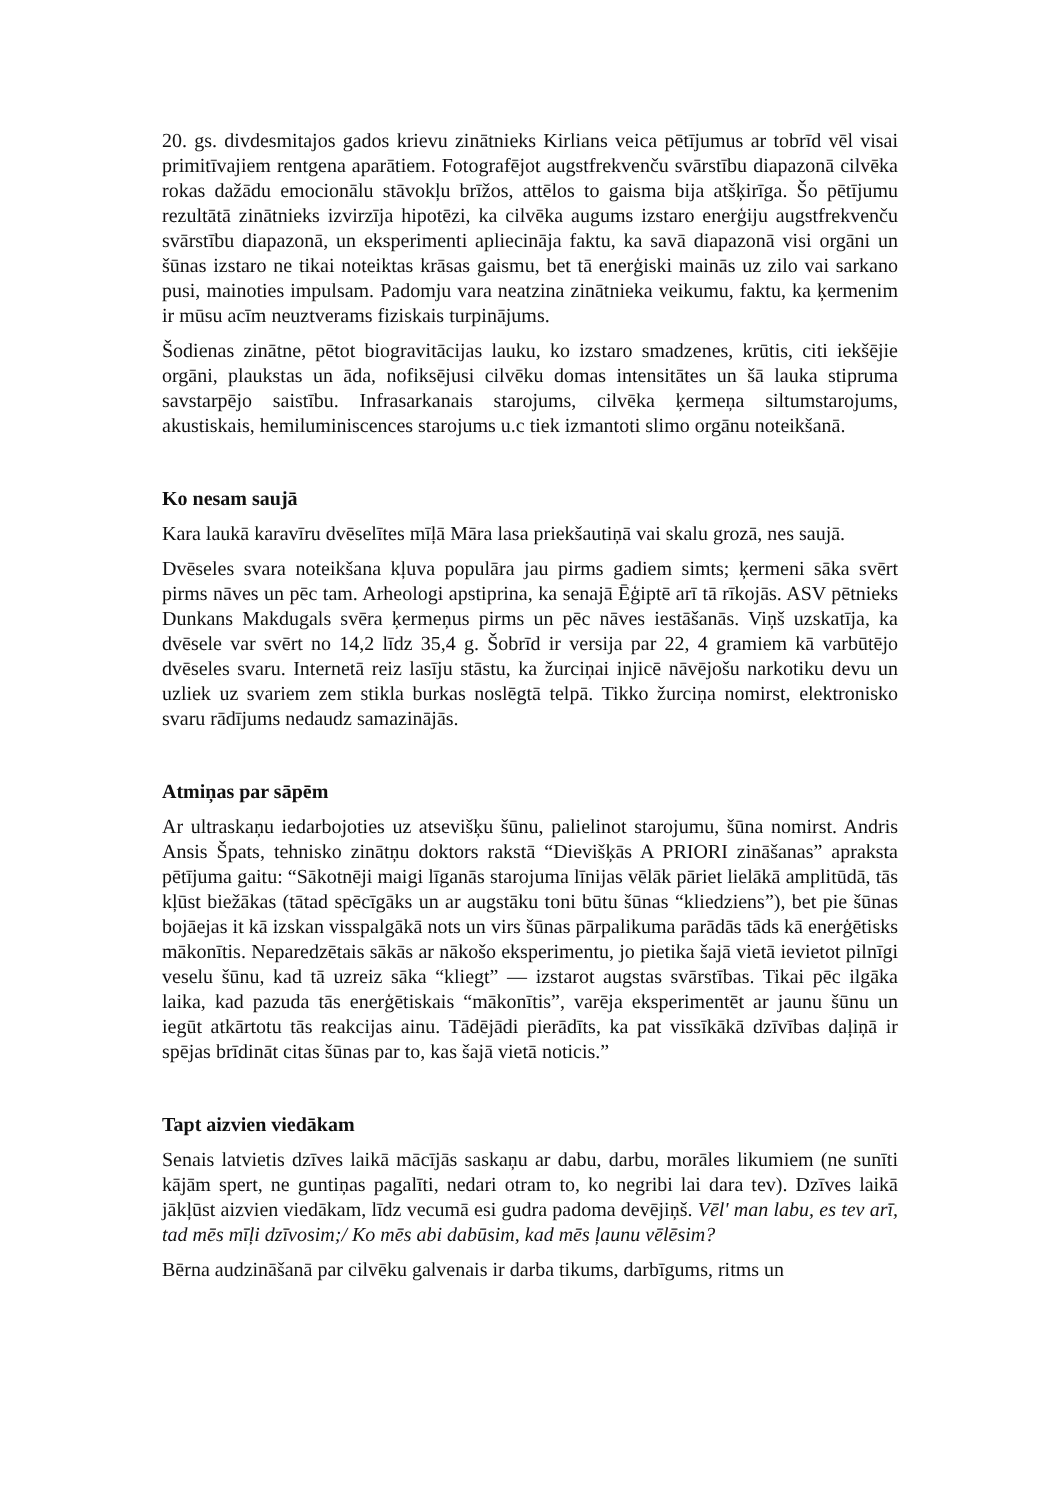20. gs. divdesmitajos gados krievu zinātnieks Kirlians veica pētījumus ar tobrīd vēl visai primitīvajiem rentgena aparātiem. Fotografējot augstfrekvenču svārstību diapazonā cilvēka rokas dažādu emocionālu stāvokļu brīžos, attēlos to gaisma bija atšķirīga. Šo pētījumu rezultātā zinātnieks izvirzīja hipotēzi, ka cilvēka augums izstaro enerģiju augstfrekvenču svārstību diapazonā, un eksperimenti apliecināja faktu, ka savā diapazonā visi orgāni un šūnas izstaro ne tikai noteiktas krāsas gaismu, bet tā enerģiski mainās uz zilo vai sarkano pusi, mainoties impulsam. Padomju vara neatzina zinātnieka veikumu, faktu, ka ķermenim ir mūsu acīm neuztverams fiziskais turpinājums.
Šodienas zinātne, pētot biogravitācijas lauku, ko izstaro smadzenes, krūtis, citi iekšējie orgāni, plaukstas un āda, nofiksējusi cilvēku domas intensitātes un šā lauka stipruma savstarpējo saistību. Infrasarkanais starojums, cilvēka ķermeņa siltumstarojums, akustiskais, hemiluminiscences starojums u.c tiek izmantoti slimo orgānu noteikšanā.
Ko nesam saujā
Kara laukā karavīru dvēselītes mīļā Māra lasa priekšautiņā vai skalu grozā, nes saujā.
Dvēseles svara noteikšana kļuva populāra jau pirms gadiem simts; ķermeni sāka svērt pirms nāves un pēc tam. Arheologi apstiprina, ka senajā Ēģiptē arī tā rīkojās. ASV pētnieks Dunkans Makdugals svēra ķermeņus pirms un pēc nāves iestāšanās. Viņš uzskatīja, ka dvēsele var svērt no 14,2 līdz 35,4 g. Šobrīd ir versija par 22, 4 gramiem kā varbūtējo dvēseles svaru. Internetā reiz lasīju stāstu, ka žurciņai injicē nāvējošu narkotiku devu un uzliek uz svariem zem stikla burkas noslēgtā telpā. Tikko žurciņa nomirst, elektronisko svaru rādījums nedaudz samazinājās.
Atmiņas par sāpēm
Ar ultraskaņu iedarbojoties uz atsevišķu šūnu, palielinot starojumu, šūna nomirst. Andris Ansis Špats, tehnisko zinātņu doktors rakstā “Dievišķās A PRIORI zināšanas” apraksta pētījuma gaitu: “Sākotnēji maigi līganās starojuma līnijas vēlāk pāriet lielākā amplitūdā, tās kļūst biežākas (tātad spēcīgāks un ar augstāku toni būtu šūnas “kliedziens”), bet pie šūnas bojāejas it kā izskan visspalgākā nots un virs šūnas pārpalikuma parādās tāds kā enerģētisks mākonītis. Neparedzētais sākās ar nākošo eksperimentu, jo pietika šajā vietā ievietot pilnīgi veselu šūnu, kad tā uzreiz sāka “kliegt” — izstarot augstas svārstības. Tikai pēc ilgāka laika, kad pazuda tās enerģētiskais “mākonītis”, varēja eksperimentēt ar jaunu šūnu un iegūt atkārtotu tās reakcijas ainu. Tādējādi pierādīts, ka pat vissīkākā dzīvības daļiņā ir spējas brīdināt citas šūnas par to, kas šajā vietā noticis.”
Tapt aizvien viedākam
Senais latvietis dzīves laikā mācījās saskaņu ar dabu, darbu, morāles likumiem (ne sunīti kājām spert, ne guntiņas pagalīti, nedari otram to, ko negribi lai dara tev). Dzīves laikā jākļūst aizvien viedākam, līdz vecumā esi gudra padoma devējiņš. Vēl' man labu, es tev arī, tad mēs mīļi dzīvosim;/ Ko mēs abi dabūsim, kad mēs ļaunu vēlēsim?
Bērna audzināšanā par cilvēku galvenais ir darba tikums, darbīgums, ritms un